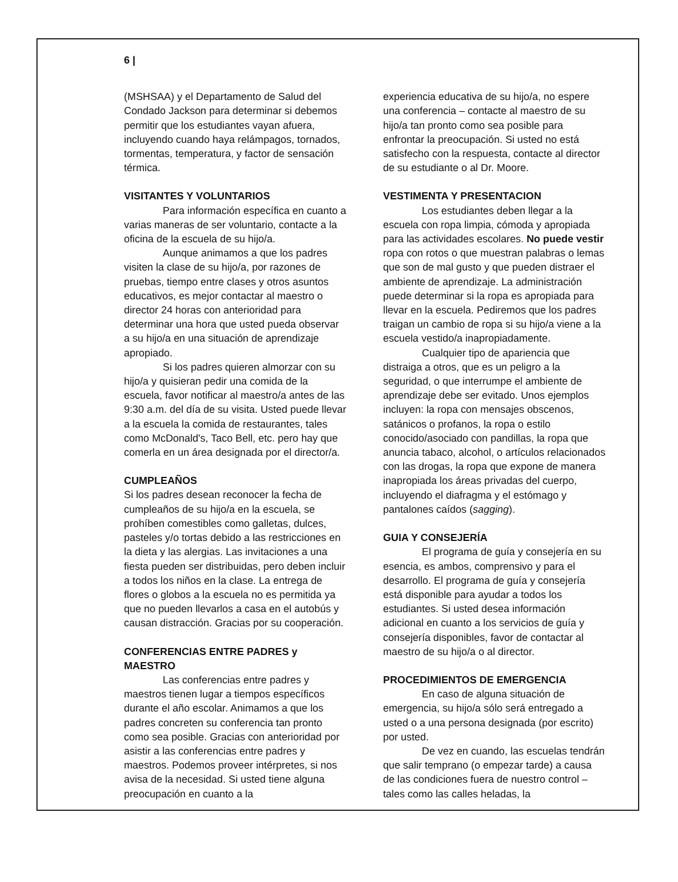6 |
(MSHSAA) y el Departamento de Salud del Condado Jackson para determinar si debemos permitir que los estudiantes vayan afuera, incluyendo cuando haya relámpagos, tornados, tormentas, temperatura, y factor de sensación térmica.
VISITANTES Y VOLUNTARIOS
Para información específica en cuanto a varias maneras de ser voluntario, contacte a la oficina de la escuela de su hijo/a.
Aunque animamos a que los padres visiten la clase de su hijo/a, por razones de pruebas, tiempo entre clases y otros asuntos educativos, es mejor contactar al maestro o director 24 horas con anterioridad para determinar una hora que usted pueda observar a su hijo/a en una situación de aprendizaje apropiado.
Si los padres quieren almorzar con su hijo/a y quisieran pedir una comida de la escuela, favor notificar al maestro/a antes de las 9:30 a.m. del día de su visita. Usted puede llevar a la escuela la comida de restaurantes, tales como McDonald's, Taco Bell, etc. pero hay que comerla en un área designada por el director/a.
CUMPLEAÑOS
Si los padres desean reconocer la fecha de cumpleaños de su hijo/a en la escuela, se prohíben comestibles como galletas, dulces, pasteles y/o tortas debido a las restricciones en la dieta y las alergias. Las invitaciones a una fiesta pueden ser distribuidas, pero deben incluir a todos los niños en la clase. La entrega de flores o globos a la escuela no es permitida ya que no pueden llevarlos a casa en el autobús y causan distracción. Gracias por su cooperación.
CONFERENCIAS ENTRE PADRES y MAESTRO
Las conferencias entre padres y maestros tienen lugar a tiempos específicos durante el año escolar. Animamos a que los padres concreten su conferencia tan pronto como sea posible. Gracias con anterioridad por asistir a las conferencias entre padres y maestros. Podemos proveer intérpretes, si nos avisa de la necesidad. Si usted tiene alguna preocupación en cuanto a la
experiencia educativa de su hijo/a, no espere una conferencia – contacte al maestro de su hijo/a tan pronto como sea posible para enfrontar la preocupación. Si usted no está satisfecho con la respuesta, contacte al director de su estudiante o al Dr. Moore.
VESTIMENTA Y PRESENTACION
Los estudiantes deben llegar a la escuela con ropa limpia, cómoda y apropiada para las actividades escolares. No puede vestir ropa con rotos o que muestran palabras o lemas que son de mal gusto y que pueden distraer el ambiente de aprendizaje. La administración puede determinar si la ropa es apropiada para llevar en la escuela. Pediremos que los padres traigan un cambio de ropa si su hijo/a viene a la escuela vestido/a inapropiadamente.
Cualquier tipo de apariencia que distraiga a otros, que es un peligro a la seguridad, o que interrumpe el ambiente de aprendizaje debe ser evitado. Unos ejemplos incluyen: la ropa con mensajes obscenos, satánicos o profanos, la ropa o estilo conocido/asociado con pandillas, la ropa que anuncia tabaco, alcohol, o artículos relacionados con las drogas, la ropa que expone de manera inapropiada los áreas privadas del cuerpo, incluyendo el diafragma y el estómago y pantalones caídos (sagging).
GUIA Y CONSEJERÍA
El programa de guía y consejería en su esencia, es ambos, comprensivo y para el desarrollo. El programa de guía y consejería está disponible para ayudar a todos los estudiantes. Si usted desea información adicional en cuanto a los servicios de guía y consejería disponibles, favor de contactar al maestro de su hijo/a o al director.
PROCEDIMIENTOS DE EMERGENCIA
En caso de alguna situación de emergencia, su hijo/a sólo será entregado a usted o a una persona designada (por escrito) por usted.
De vez en cuando, las escuelas tendrán que salir temprano (o empezar tarde) a causa de las condiciones fuera de nuestro control – tales como las calles heladas, la